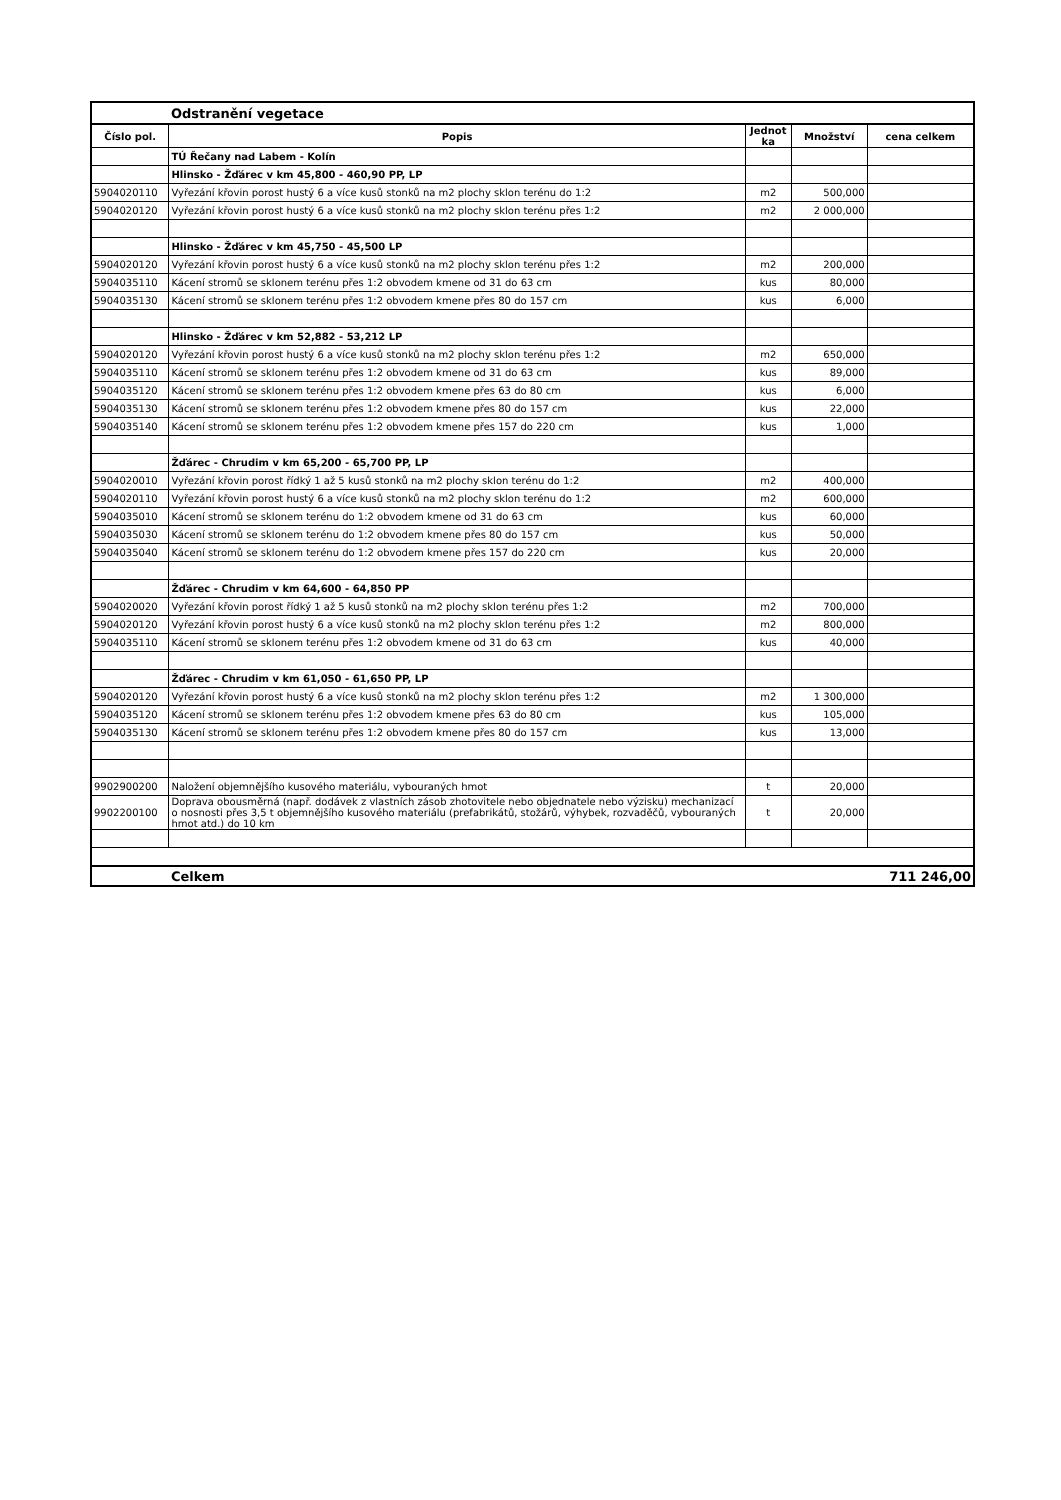| | Odstranění vegetace | | | |
| Číslo pol. | Popis | Jednot ka | Množství | cena celkem |
| | TÚ Řečany nad Labem - Kolín | | | |
| | Hlinsko - Žďárec v km 45,800 - 460,90 PP, LP | | | |
| 5904020110 | Vyřezání křovin porost hustý 6 a více kusů stonků na m2 plochy sklon terénu do 1:2 | m2 | 500,000 | |
| 5904020120 | Vyřezání křovin porost hustý 6 a více kusů stonků na m2 plochy sklon terénu přes 1:2 | m2 | 2 000,000 | |
| | Hlinsko - Žďárec v km 45,750 - 45,500 LP | | | |
| 5904020120 | Vyřezání křovin porost hustý 6 a více kusů stonků na m2 plochy sklon terénu přes 1:2 | m2 | 200,000 | |
| 5904035110 | Kácení stromů se sklonem terénu přes 1:2 obvodem kmene od 31 do 63 cm | kus | 80,000 | |
| 5904035130 | Kácení stromů se sklonem terénu přes 1:2 obvodem kmene přes 80 do 157 cm | kus | 6,000 | |
| | Hlinsko - Žďárec v km 52,882 - 53,212 LP | | | |
| 5904020120 | Vyřezání křovin porost hustý 6 a více kusů stonků na m2 plochy sklon terénu přes 1:2 | m2 | 650,000 | |
| 5904035110 | Kácení stromů se sklonem terénu přes 1:2 obvodem kmene od 31 do 63 cm | kus | 89,000 | |
| 5904035120 | Kácení stromů se sklonem terénu přes 1:2 obvodem kmene přes 63 do 80 cm | kus | 6,000 | |
| 5904035130 | Kácení stromů se sklonem terénu přes 1:2 obvodem kmene přes 80 do 157 cm | kus | 22,000 | |
| 5904035140 | Kácení stromů se sklonem terénu přes 1:2 obvodem kmene přes 157 do 220 cm | kus | 1,000 | |
| | Žďárec - Chrudim v km 65,200 - 65,700 PP, LP | | | |
| 5904020010 | Vyřezání křovin porost řídký 1 až 5 kusů stonků na m2 plochy sklon terénu do 1:2 | m2 | 400,000 | |
| 5904020110 | Vyřezání křovin porost hustý 6 a více kusů stonků na m2 plochy sklon terénu do 1:2 | m2 | 600,000 | |
| 5904035010 | Kácení stromů se sklonem terénu do 1:2 obvodem kmene od 31 do 63 cm | kus | 60,000 | |
| 5904035030 | Kácení stromů se sklonem terénu do 1:2 obvodem kmene přes 80 do 157 cm | kus | 50,000 | |
| 5904035040 | Kácení stromů se sklonem terénu do 1:2 obvodem kmene přes 157 do 220 cm | kus | 20,000 | |
| | Žďárec - Chrudim v km 64,600 - 64,850 PP | | | |
| 5904020020 | Vyřezání křovin porost řídký 1 až 5 kusů stonků na m2 plochy sklon terénu přes 1:2 | m2 | 700,000 | |
| 5904020120 | Vyřezání křovin porost hustý 6 a více kusů stonků na m2 plochy sklon terénu přes 1:2 | m2 | 800,000 | |
| 5904035110 | Kácení stromů se sklonem terénu přes 1:2 obvodem kmene od 31 do 63 cm | kus | 40,000 | |
| | Žďárec - Chrudim v km 61,050 - 61,650 PP, LP | | | |
| 5904020120 | Vyřezání křovin porost hustý 6 a více kusů stonků na m2 plochy sklon terénu přes 1:2 | m2 | 1 300,000 | |
| 5904035120 | Kácení stromů se sklonem terénu přes 1:2 obvodem kmene přes 63 do 80 cm | kus | 105,000 | |
| 5904035130 | Kácení stromů se sklonem terénu přes 1:2 obvodem kmene přes 80 do 157 cm | kus | 13,000 | |
| 9902900200 | Naložení objemnějšího kusového materiálu, vybouraných hmot | t | 20,000 | |
| 9902200100 | Doprava obousměrná (např. dodávek z vlastních zásob zhotovitele nebo objednatele nebo výzisku) mechanizací o nosnosti přes 3,5 t objemnějšího kusového materiálu (prefabrikátů, stožárů, výhybek, rozvaděčů, vybouraných hmot atd.) do 10 km | t | 20,000 | |
| | Celkem | | | 711 246,00 |